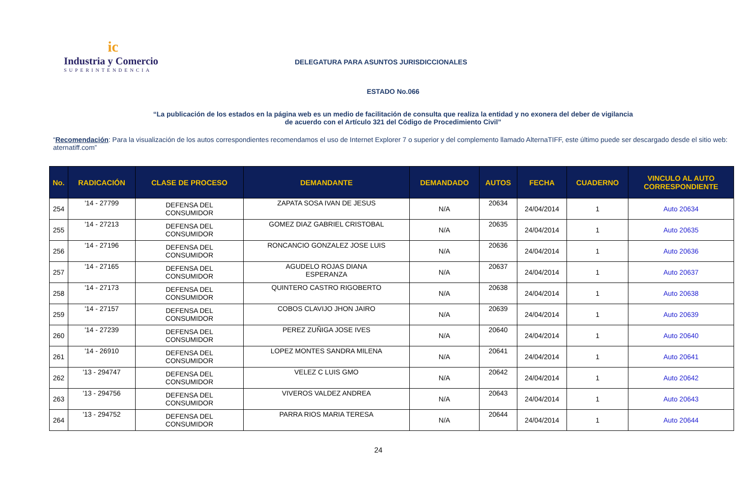ic
Industria y Comercio
SUPERINTENDENCIA
DELEGATURA PARA ASUNTOS JURISDICCIONALES
ESTADO No.066
“La publicación de los estados en la página web es un medio de facilitación de consulta que realiza la entidad y no exonera del deber de vigilancia
de acuerdo con el Artículo 321 del Código de Procedimiento Civil”
“Recomendación: Para la visualización de los autos correspondientes recomendamos el uso de Internet Explorer 7 o superior y del complemento llamado AlternaTIFF, este último puede ser descargado desde el sitio web: aternatiff.com”
| No. | RADICACIÓN | CLASE DE PROCESO | DEMANDANTE | DEMANDADO | AUTOS | FECHA | CUADERNO | VINCULO AL AUTO CORRESPONDIENTE |
| --- | --- | --- | --- | --- | --- | --- | --- | --- |
| 254 | '14 - 27799 | DEFENSA DEL CONSUMIDOR | ZAPATA SOSA IVAN DE JESUS | N/A | 20634 | 24/04/2014 | 1 | Auto 20634 |
| 255 | '14 - 27213 | DEFENSA DEL CONSUMIDOR | GOMEZ DIAZ GABRIEL CRISTOBAL | N/A | 20635 | 24/04/2014 | 1 | Auto 20635 |
| 256 | '14 - 27196 | DEFENSA DEL CONSUMIDOR | RONCANCIO GONZALEZ JOSE LUIS | N/A | 20636 | 24/04/2014 | 1 | Auto 20636 |
| 257 | '14 - 27165 | DEFENSA DEL CONSUMIDOR | AGUDELO ROJAS DIANA ESPERANZA | N/A | 20637 | 24/04/2014 | 1 | Auto 20637 |
| 258 | '14 - 27173 | DEFENSA DEL CONSUMIDOR | QUINTERO CASTRO RIGOBERTO | N/A | 20638 | 24/04/2014 | 1 | Auto 20638 |
| 259 | '14 - 27157 | DEFENSA DEL CONSUMIDOR | COBOS CLAVIJO JHON JAIRO | N/A | 20639 | 24/04/2014 | 1 | Auto 20639 |
| 260 | '14 - 27239 | DEFENSA DEL CONSUMIDOR | PEREZ ZUÑIGA JOSE IVES | N/A | 20640 | 24/04/2014 | 1 | Auto 20640 |
| 261 | '14 - 26910 | DEFENSA DEL CONSUMIDOR | LOPEZ MONTES SANDRA MILENA | N/A | 20641 | 24/04/2014 | 1 | Auto 20641 |
| 262 | '13 - 294747 | DEFENSA DEL CONSUMIDOR | VELEZ C LUIS GMO | N/A | 20642 | 24/04/2014 | 1 | Auto 20642 |
| 263 | '13 - 294756 | DEFENSA DEL CONSUMIDOR | VIVEROS VALDEZ ANDREA | N/A | 20643 | 24/04/2014 | 1 | Auto 20643 |
| 264 | '13 - 294752 | DEFENSA DEL CONSUMIDOR | PARRA RIOS MARIA TERESA | N/A | 20644 | 24/04/2014 | 1 | Auto 20644 |
24